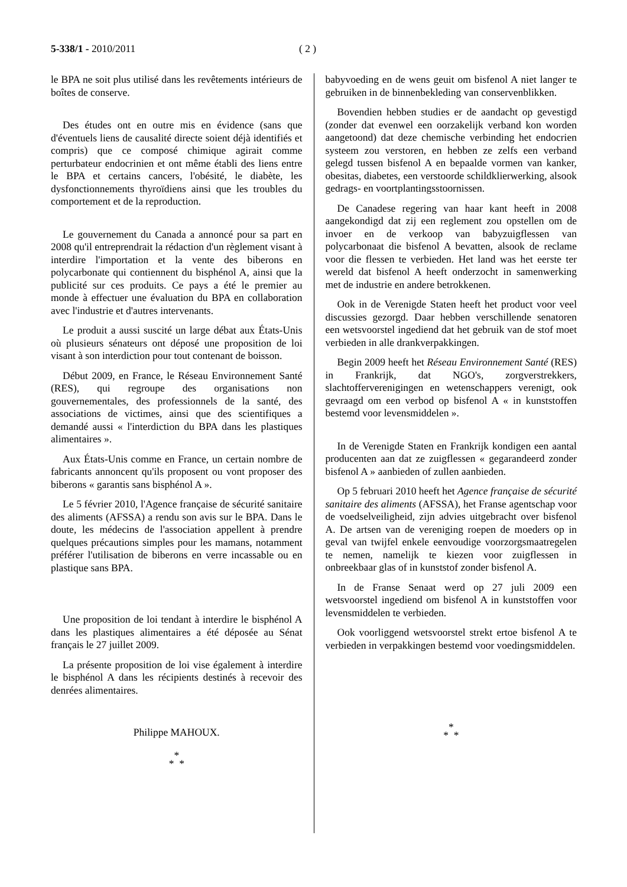5-338/1 - 2010/2011 ( 2 )
le BPA ne soit plus utilisé dans les revêtements intérieurs de boîtes de conserve.
Des études ont en outre mis en évidence (sans que d'éventuels liens de causalité directe soient déjà identifiés et compris) que ce composé chimique agirait comme perturbateur endocrinien et ont même établi des liens entre le BPA et certains cancers, l'obésité, le diabète, les dysfonctionnements thyroïdiens ainsi que les troubles du comportement et de la reproduction.
Le gouvernement du Canada a annoncé pour sa part en 2008 qu'il entreprendrait la rédaction d'un règlement visant à interdire l'importation et la vente des biberons en polycarbonate qui contiennent du bisphénol A, ainsi que la publicité sur ces produits. Ce pays a été le premier au monde à effectuer une évaluation du BPA en collaboration avec l'industrie et d'autres intervenants.
Le produit a aussi suscité un large débat aux États-Unis où plusieurs sénateurs ont déposé une proposition de loi visant à son interdiction pour tout contenant de boisson.
Début 2009, en France, le Réseau Environnement Santé (RES), qui regroupe des organisations non gouvernementales, des professionnels de la santé, des associations de victimes, ainsi que des scientifiques a demandé aussi « l'interdiction du BPA dans les plastiques alimentaires ».
Aux États-Unis comme en France, un certain nombre de fabricants annoncent qu'ils proposent ou vont proposer des biberons « garantis sans bisphénol A ».
Le 5 février 2010, l'Agence française de sécurité sanitaire des aliments (AFSSA) a rendu son avis sur le BPA. Dans le doute, les médecins de l'association appellent à prendre quelques précautions simples pour les mamans, notamment préférer l'utilisation de biberons en verre incassable ou en plastique sans BPA.
Une proposition de loi tendant à interdire le bisphénol A dans les plastiques alimentaires a été déposée au Sénat français le 27 juillet 2009.
La présente proposition de loi vise également à interdire le bisphénol A dans les récipients destinés à recevoir des denrées alimentaires.
Philippe MAHOUX.
*
* *
babyvoeding en de wens geuit om bisfenol A niet langer te gebruiken in de binnenbekleding van conservenblikken.
Bovendien hebben studies er de aandacht op gevestigd (zonder dat evenwel een oorzakelijk verband kon worden aangetoond) dat deze chemische verbinding het endocrien systeem zou verstoren, en hebben ze zelfs een verband gelegd tussen bisfenol A en bepaalde vormen van kanker, obesitas, diabetes, een verstoorde schildklierwerking, alsook gedrags- en voortplantingsstoornissen.
De Canadese regering van haar kant heeft in 2008 aangekondigd dat zij een reglement zou opstellen om de invoer en de verkoop van babyzuigflessen van polycarbonaat die bisfenol A bevatten, alsook de reclame voor die flessen te verbieden. Het land was het eerste ter wereld dat bisfenol A heeft onderzocht in samenwerking met de industrie en andere betrokkenen.
Ook in de Verenigde Staten heeft het product voor veel discussies gezorgd. Daar hebben verschillende senatoren een wetsvoorstel ingediend dat het gebruik van de stof moet verbieden in alle drankverpakkingen.
Begin 2009 heeft het Réseau Environnement Santé (RES) in Frankrijk, dat NGO's, zorgverstrekkers, slachtofferverenigingen en wetenschappers verenigt, ook gevraagd om een verbod op bisfenol A « in kunststoffen bestemd voor levensmiddelen ».
In de Verenigde Staten en Frankrijk kondigen een aantal producenten aan dat ze zuigflessen « gegarandeerd zonder bisfenol A » aanbieden of zullen aanbieden.
Op 5 februari 2010 heeft het Agence française de sécurité sanitaire des aliments (AFSSA), het Franse agentschap voor de voedselveiligheid, zijn advies uitgebracht over bisfenol A. De artsen van de vereniging roepen de moeders op in geval van twijfel enkele eenvoudige voorzorgsmaatregelen te nemen, namelijk te kiezen voor zuigflessen in onbreekbaar glas of in kunststof zonder bisfenol A.
In de Franse Senaat werd op 27 juli 2009 een wetsvoorstel ingediend om bisfenol A in kunststoffen voor levensmiddelen te verbieden.
Ook voorliggend wetsvoorstel strekt ertoe bisfenol A te verbieden in verpakkingen bestemd voor voedingsmiddelen.
*
* *